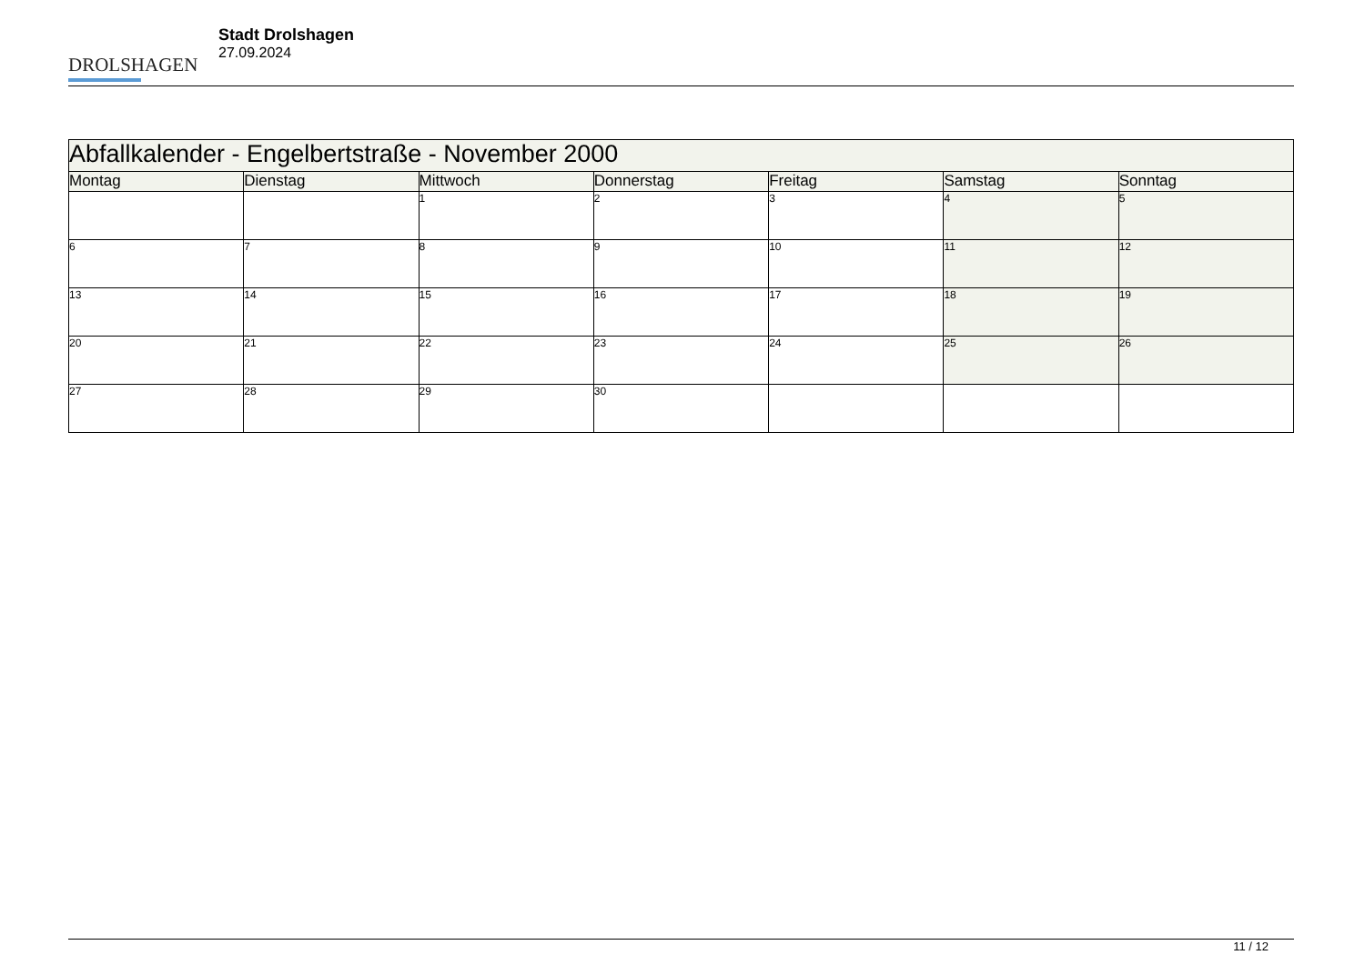DROLSHAGEN
Stadt Drolshagen
27.09.2024
| Abfallkalender - Engelbertstraße - November 2000 | | | | | | |
| --- | --- | --- | --- | --- | --- | --- |
| Montag | Dienstag | Mittwoch | Donnerstag | Freitag | Samstag | Sonntag |
| | | 1 | 2 | 3 | 4 | 5 |
| 6 | 7 | 8 | 9 | 10 | 11 | 12 |
| 13 | 14 | 15 | 16 | 17 | 18 | 19 |
| 20 | 21 | 22 | 23 | 24 | 25 | 26 |
| 27 | 28 | 29 | 30 | | | |
11 / 12